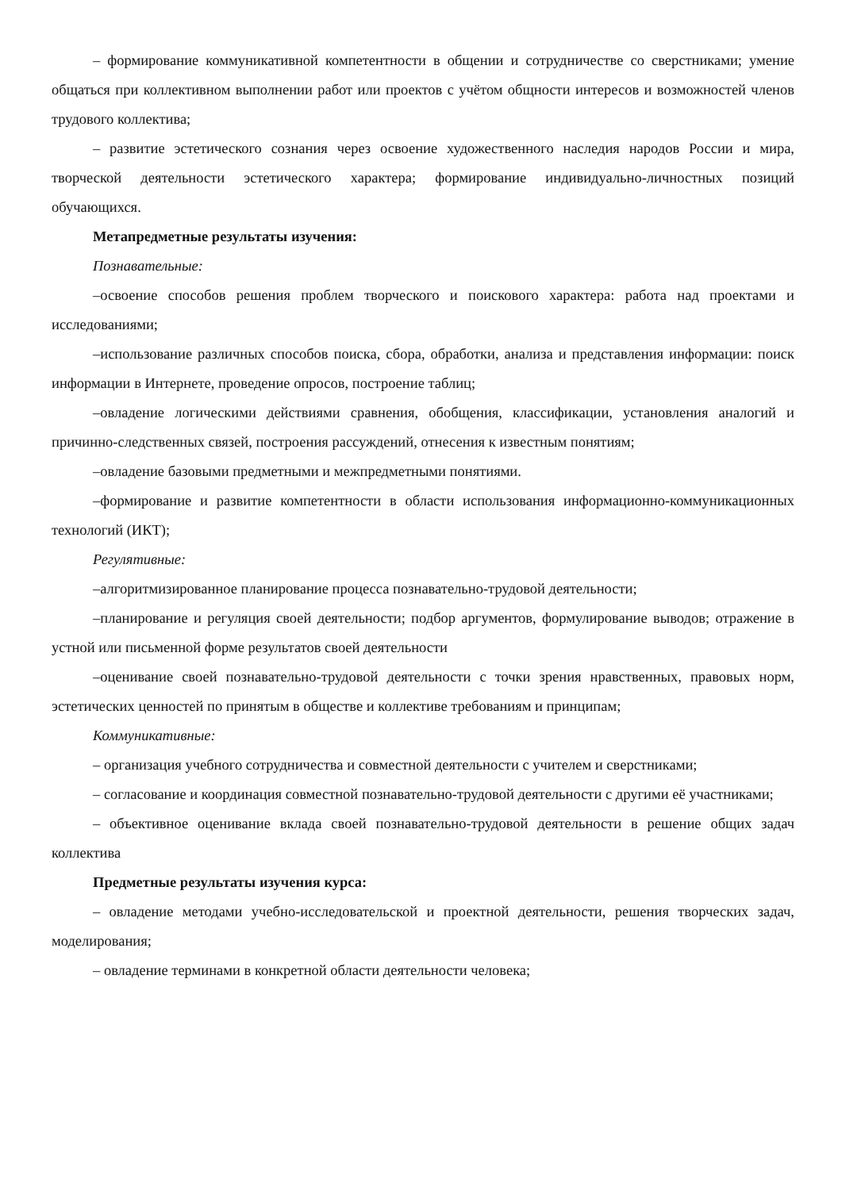– формирование коммуникативной компетентности в общении и сотрудничестве со сверстниками; умение общаться при коллективном выполнении работ или проектов с учётом общности интересов и возможностей членов трудового коллектива;
– развитие эстетического сознания через освоение художественного наследия народов России и мира, творческой деятельности эстетического характера; формирование индивидуально-личностных позиций обучающихся.
Метапредметные результаты изучения:
Познавательные:
–освоение способов решения проблем творческого и поискового характера: работа над проектами и исследованиями;
–использование различных способов поиска, сбора, обработки, анализа и представления информации: поиск информации в Интернете, проведение опросов, построение таблиц;
–овладение логическими действиями сравнения, обобщения, классификации, установления аналогий и причинно-следственных связей, построения рассуждений, отнесения к известным понятиям;
–овладение базовыми предметными и межпредметными понятиями.
–формирование и развитие компетентности в области использования информационно-коммуникационных технологий (ИКТ);
Регулятивные:
–алгоритмизированное планирование процесса познавательно-трудовой деятельности;
–планирование и регуляция своей деятельности; подбор аргументов, формулирование выводов; отражение в устной или письменной форме результатов своей деятельности
–оценивание своей познавательно-трудовой деятельности с точки зрения нравственных, правовых норм, эстетических ценностей по принятым в обществе и коллективе требованиям и принципам;
Коммуникативные:
– организация учебного сотрудничества и совместной деятельности с учителем и сверстниками;
– согласование и координация совместной познавательно-трудовой деятельности с другими её участниками;
– объективное оценивание вклада своей познавательно-трудовой деятельности в решение общих задач коллектива
Предметные результаты изучения курса:
– овладение методами учебно-исследовательской и проектной деятельности, решения творческих задач, моделирования;
– овладение терминами в конкретной области деятельности человека;